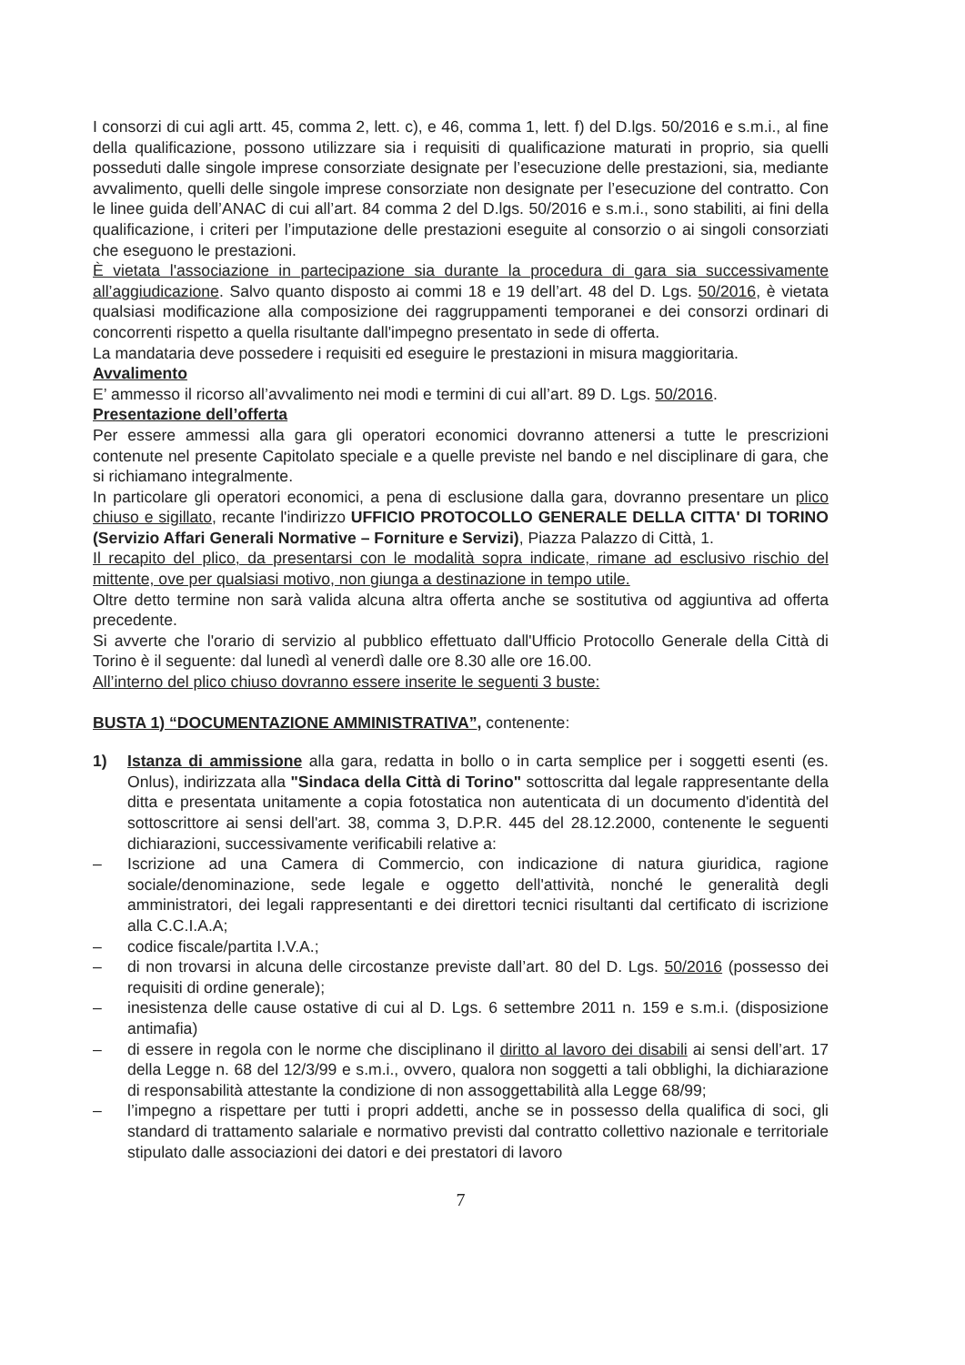I consorzi di cui agli artt. 45, comma 2, lett. c), e 46, comma 1, lett. f) del D.lgs. 50/2016 e s.m.i., al fine della qualificazione, possono utilizzare sia i requisiti di qualificazione maturati in proprio, sia quelli posseduti dalle singole imprese consorziate designate per l’esecuzione delle prestazioni, sia, mediante avvalimento, quelli delle singole imprese consorziate non designate per l’esecuzione del contratto. Con le linee guida dell’ANAC di cui all’art. 84 comma 2 del D.lgs. 50/2016 e s.m.i., sono stabiliti, ai fini della qualificazione, i criteri per l’imputazione delle prestazioni eseguite al consorzio o ai singoli consorziati che eseguono le prestazioni.
È vietata l'associazione in partecipazione sia durante la procedura di gara sia successivamente all’aggiudicazione. Salvo quanto disposto ai commi 18 e 19 dell’art. 48 del D. Lgs. 50/2016, è vietata qualsiasi modificazione alla composizione dei raggruppamenti temporanei e dei consorzi ordinari di concorrenti rispetto a quella risultante dall'impegno presentato in sede di offerta.
La mandataria deve possedere i requisiti ed eseguire le prestazioni in misura maggioritaria.
Avvalimento
E’ ammesso il ricorso all’avvalimento nei modi e termini di cui all’art. 89 D. Lgs. 50/2016.
Presentazione dell’offerta
Per essere ammessi alla gara gli operatori economici dovranno attenersi a tutte le prescrizioni contenute nel presente Capitolato speciale e a quelle previste nel bando e nel disciplinare di gara, che si richiamano integralmente.
In particolare gli operatori economici, a pena di esclusione dalla gara, dovranno presentare un plico chiuso e sigillato, recante l'indirizzo UFFICIO PROTOCOLLO GENERALE DELLA CITTA' DI TORINO (Servizio Affari Generali Normative – Forniture e Servizi), Piazza Palazzo di Città, 1.
Il recapito del plico, da presentarsi con le modalità sopra indicate, rimane ad esclusivo rischio del mittente, ove per qualsiasi motivo, non giunga a destinazione in tempo utile.
Oltre detto termine non sarà valida alcuna altra offerta anche se sostitutiva od aggiuntiva ad offerta precedente.
Si avverte che l'orario di servizio al pubblico effettuato dall'Ufficio Protocollo Generale della Città di Torino è il seguente: dal lunedì al venerdì dalle ore 8.30 alle ore 16.00.
All’interno del plico chiuso dovranno essere inserite le seguenti 3 buste:
BUSTA 1) “DOCUMENTAZIONE AMMINISTRATIVA”, contenente:
1) Istanza di ammissione alla gara, redatta in bollo o in carta semplice per i soggetti esenti (es. Onlus), indirizzata alla "Sindaca della Città di Torino" sottoscritta dal legale rappresentante della ditta e presentata unitamente a copia fotostatica non autenticata di un documento d'identità del sottoscrittore ai sensi dell'art. 38, comma 3, D.P.R. 445 del 28.12.2000, contenente le seguenti dichiarazioni, successivamente verificabili relative a:
– Iscrizione ad una Camera di Commercio, con indicazione di natura giuridica, ragione sociale/denominazione, sede legale e oggetto dell'attività, nonché le generalità degli amministratori, dei legali rappresentanti e dei direttori tecnici risultanti dal certificato di iscrizione alla C.C.I.A.A;
– codice fiscale/partita I.V.A.;
– di non trovarsi in alcuna delle circostanze previste dall’art. 80 del D. Lgs. 50/2016 (possesso dei requisiti di ordine generale);
– inesistenza delle cause ostative di cui al D. Lgs. 6 settembre 2011 n. 159 e s.m.i. (disposizione antimafia)
– di essere in regola con le norme che disciplinano il diritto al lavoro dei disabili ai sensi dell’art. 17 della Legge n. 68 del 12/3/99 e s.m.i., ovvero, qualora non soggetti a tali obblighi, la dichiarazione di responsabilità attestante la condizione di non assoggettabilità alla Legge 68/99;
– l’impegno a rispettare per tutti i propri addetti, anche se in possesso della qualifica di soci, gli standard di trattamento salariale e normativo previsti dal contratto collettivo nazionale e territoriale stipulato dalle associazioni dei datori e dei prestatori di lavoro
7